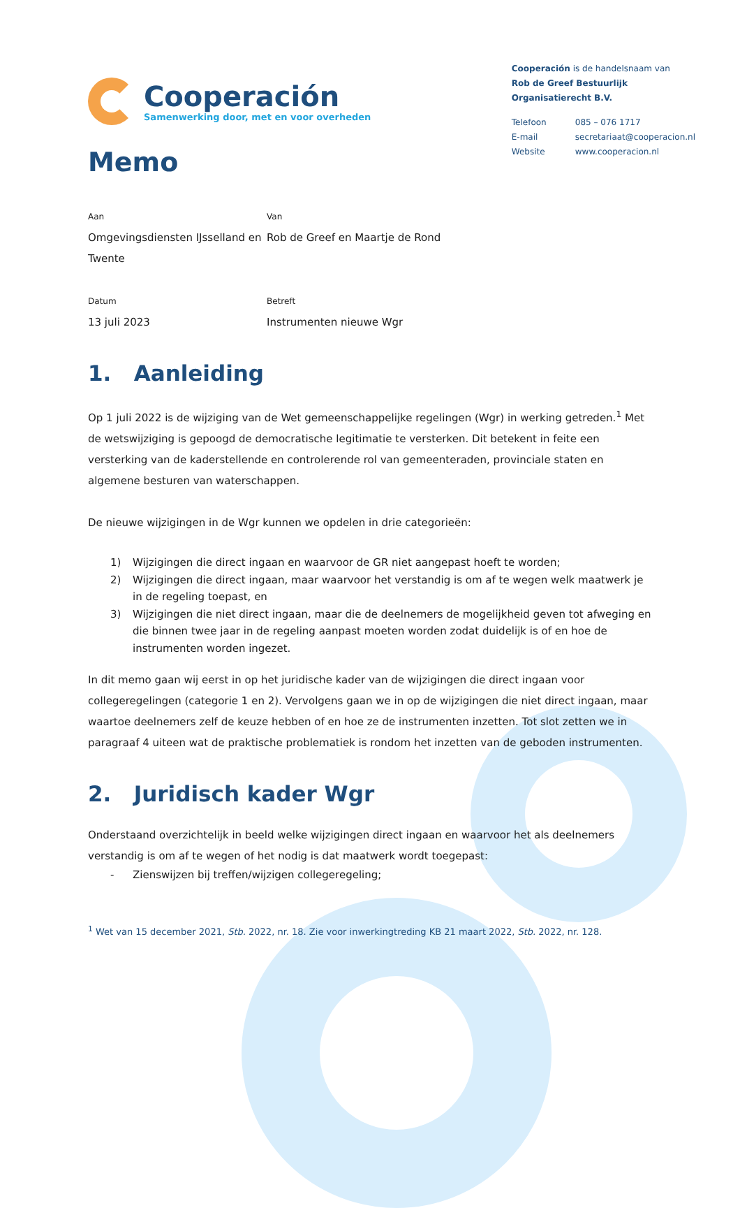Cooperación
Samenwerking door, met en voor overheden
Cooperación is de handelsnaam van
Rob de Greef Bestuurlijk
Organisatierecht B.V.
| Telefoon | 085 – 076 1717 |
| E-mail | secretariaat@cooperacion.nl |
| Website | www.cooperacion.nl |
Memo
Aan
Omgevingsdiensten IJsselland en Twente
Van
Rob de Greef en Maartje de Rond
Datum
13 juli 2023
Betreft
Instrumenten nieuwe Wgr
1. Aanleiding
Op 1 juli 2022 is de wijziging van de Wet gemeenschappelijke regelingen (Wgr) in werking getreden.<sup>1</sup> Met de wetswijziging is gepoogd de democratische legitimatie te versterken. Dit betekent in feite een versterking van de kaderstellende en controlerende rol van gemeenteraden, provinciale staten en algemene besturen van waterschappen.
De nieuwe wijzigingen in de Wgr kunnen we opdelen in drie categorieën:
1) Wijzigingen die direct ingaan en waarvoor de GR niet aangepast hoeft te worden;
2) Wijzigingen die direct ingaan, maar waarvoor het verstandig is om af te wegen welk maatwerk je in de regeling toepast, en
3) Wijzigingen die niet direct ingaan, maar die de deelnemers de mogelijkheid geven tot afweging en die binnen twee jaar in de regeling aanpast moeten worden zodat duidelijk is of en hoe de instrumenten worden ingezet.
In dit memo gaan wij eerst in op het juridische kader van de wijzigingen die direct ingaan voor collegeregelingen (categorie 1 en 2). Vervolgens gaan we in op de wijzigingen die niet direct ingaan, maar waartoe deelnemers zelf de keuze hebben of en hoe ze de instrumenten inzetten. Tot slot zetten we in paragraaf 4 uiteen wat de praktische problematiek is rondom het inzetten van de geboden instrumenten.
2. Juridisch kader Wgr
Onderstaand overzichtelijk in beeld welke wijzigingen direct ingaan en waarvoor het als deelnemers verstandig is om af te wegen of het nodig is dat maatwerk wordt toegepast:
- Zienswijzen bij treffen/wijzigen collegeregeling;
<sup>1</sup> Wet van 15 december 2021, Stb. 2022, nr. 18. Zie voor inwerkingtreding KB 21 maart 2022, Stb. 2022, nr. 128.